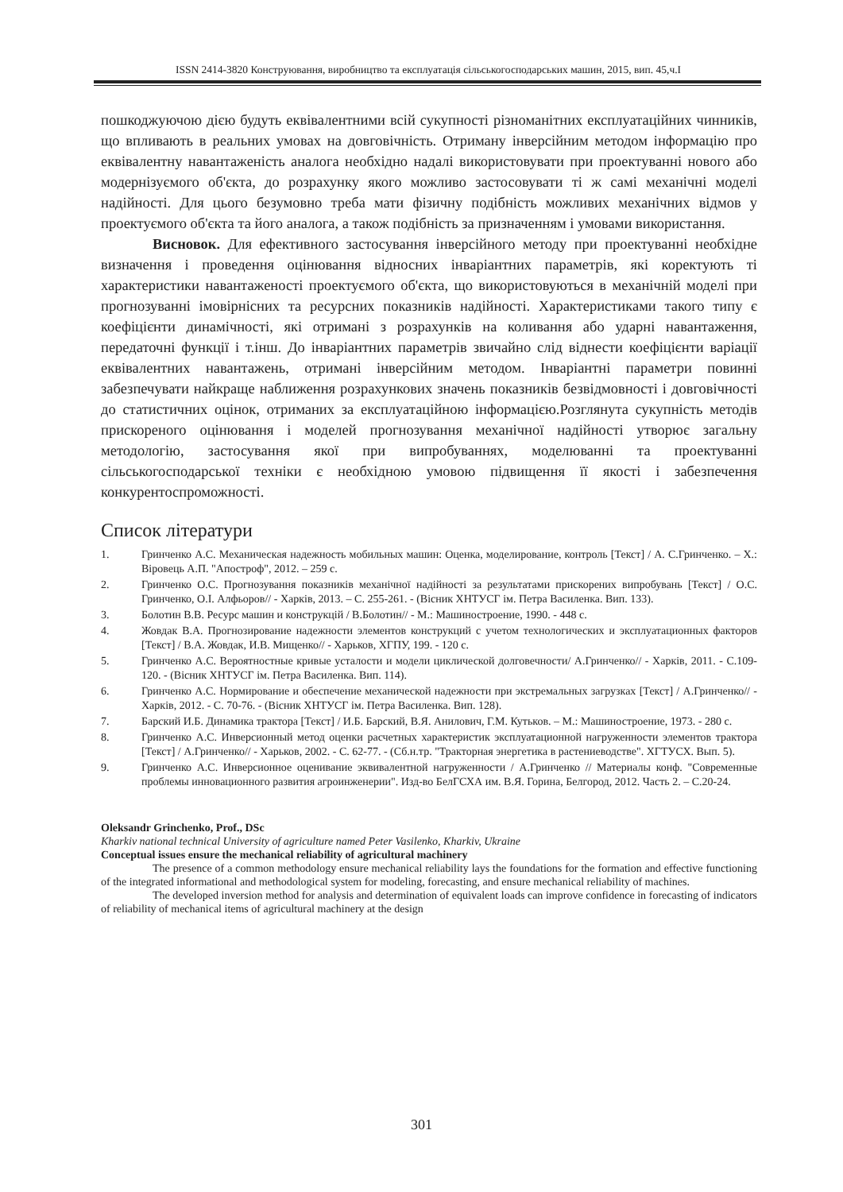ISSN 2414-3820 Конструювання, виробництво та експлуатація сільськогосподарських машин, 2015, вип. 45,ч.І
пошкоджуючою дією будуть еквівалентними всій сукупності різноманітних експлуатаційних чинників, що впливають в реальних умовах на довговічність. Отриману інверсійним методом інформацію про еквівалентну навантаженість аналога необхідно надалі використовувати при проектуванні нового або модернізуємого об'єкта, до розрахунку якого можливо застосовувати ті ж самі механічні моделі надійності. Для цього безумовно треба мати фізичну подібність можливих механічних відмов у проектуємого об'єкта та його аналога, а також подібність за призначенням і умовами використання.
Висновок. Для ефективного застосування інверсійного методу при проектуванні необхідне визначення і проведення оцінювання відносних інваріантних параметрів, які коректують ті характеристики навантаженості проектуємого об'єкта, що використовуються в механічній моделі при прогнозуванні імовірнісних та ресурсних показників надійності. Характеристиками такого типу є коефіцієнти динамічності, які отримані з розрахунків на коливання або ударні навантаження, передаточні функції і т.інш. До інваріантних параметрів звичайно слід віднести коефіцієнти варіації еквівалентних навантажень, отримані інверсійним методом. Інваріантні параметри повинні забезпечувати найкраще наближення розрахункових значень показників безвідмовності і довговічності до статистичних оцінок, отриманих за експлуатаційною інформацією.Розглянута сукупність методів прискореного оцінювання і моделей прогнозування механічної надійності утворює загальну методологію, застосування якої при випробуваннях, моделюванні та проектуванні сільськогосподарської техніки є необхідною умовою підвищення її якості і забезпечення конкурентоспроможності.
Список літератури
1. Гринченко А.С. Механическая надежность мобильных машин: Оценка, моделирование, контроль [Текст] / А. С.Гринченко. – Х.: Віровець А.П. "Апостроф", 2012. – 259 с.
2. Гринченко О.С. Прогнозування показників механічної надійності за результатами прискорених випробувань [Текст] / О.С. Гринченко, О.І. Алфьоров// - Харків, 2013. – С. 255-261. - (Вісник ХНТУСГ ім. Петра Василенка. Вип. 133).
3. Болотин В.В. Ресурс машин и конструкцій / В.Болотин// - М.: Машиностроение, 1990. - 448 с.
4. Жовдак В.А. Прогнозирование надежности элементов конструкций с учетом технологических и эксплуатационных факторов [Текст] / В.А. Жовдак, И.В. Мищенко// - Харьков, ХГПУ, 199. - 120 с.
5. Гринченко А.С. Вероятностные кривые усталости и модели циклической долговечности/ А.Гринченко// - Харків, 2011. - С.109-120. - (Вісник ХНТУСГ ім. Петра Василенка. Вип. 114).
6. Гринченко А.С. Нормирование и обеспечение механической надежности при экстремальных загрузках [Текст] / А.Гринченко// - Харків, 2012. - С. 70-76. - (Вісник ХНТУСГ ім. Петра Василенка. Вип. 128).
7. Барский И.Б. Динамика трактора [Текст] / И.Б. Барский, В.Я. Анилович, Г.М. Кутьков. – М.: Машиностроение, 1973. - 280 с.
8. Гринченко А.С. Инверсионный метод оценки расчетных характеристик эксплуатационной нагруженности элементов трактора [Текст] / А.Гринченко// - Харьков, 2002. - С. 62-77. - (Сб.н.тр. "Тракторная энергетика в растениеводстве". ХГТУСХ. Вып. 5).
9. Гринченко А.С. Инверсионное оценивание эквивалентной нагруженности / А.Гринченко // Материалы конф. "Современные проблемы инновационного развития агроинженерии". Изд-во БелГСХА им. В.Я. Горина, Белгород, 2012. Часть 2. – С.20-24.
Oleksandr Grinchenko, Prof., DSc
Kharkiv national technical University of agriculture named Peter Vasilenko, Kharkiv, Ukraine
Conceptual issues ensure the mechanical reliability of agricultural machinery
The presence of a common methodology ensure mechanical reliability lays the foundations for the formation and effective functioning of the integrated informational and methodological system for modeling, forecasting, and ensure mechanical reliability of machines.
The developed inversion method for analysis and determination of equivalent loads can improve confidence in forecasting of indicators of reliability of mechanical items of agricultural machinery at the design
301